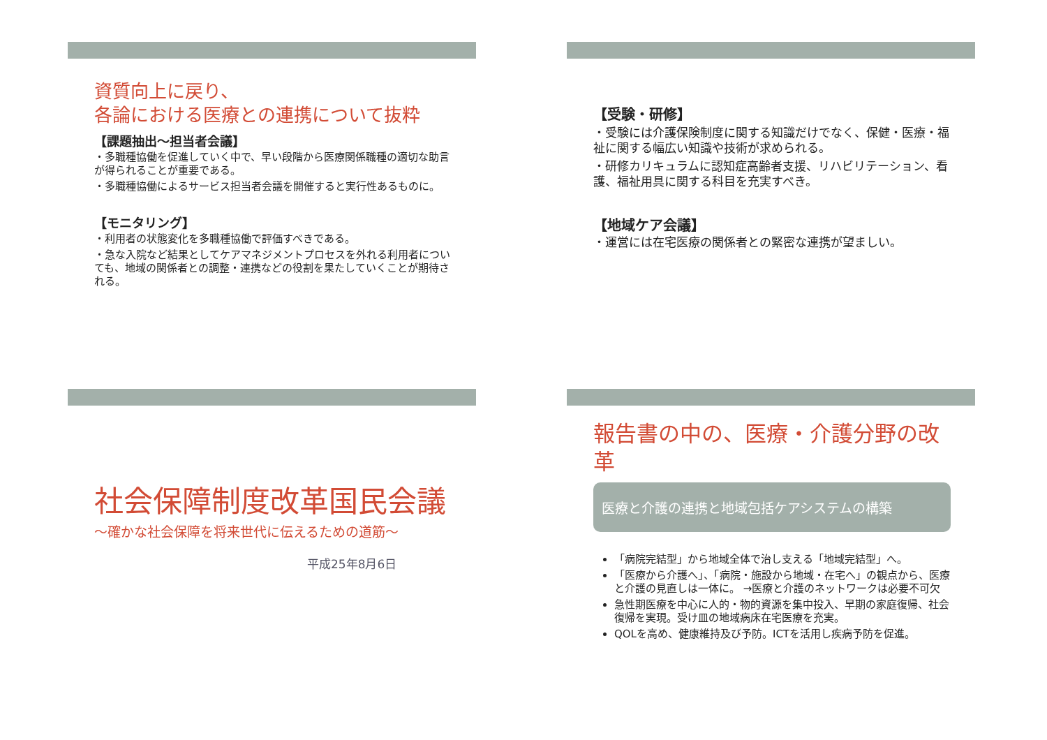資質向上に戻り、
各論における医療との連携について抜粋
【課題抽出～担当者会議】
・多職種協働を促進していく中で、早い段階から医療関係職種の適切な助言が得られることが重要である。
・多職種協働によるサービス担当者会議を開催すると実行性あるものに。
【モニタリング】
・利用者の状態変化を多職種協働で評価すべきである。
・急な入院など結果としてケアマネジメントプロセスを外れる利用者についても、地域の関係者との調整・連携などの役割を果たしていくことが期待される。
【受験・研修】
・受験には介護保険制度に関する知識だけでなく、保健・医療・福祉に関する幅広い知識や技術が求められる。
・研修カリキュラムに認知症高齢者支援、リハビリテーション、看護、福祉用具に関する科目を充実すべき。
【地域ケア会議】
・運営には在宅医療の関係者との緊密な連携が望ましい。
社会保障制度改革国民会議
～確かな社会保障を将来世代に伝えるための道筋～
平成25年8月6日
報告書の中の、医療・介護分野の改革
医療と介護の連携と地域包括ケアシステムの構築
「病院完結型」から地域全体で治し支える「地域完結型」へ。
「医療から介護へ」、「病院・施設から地域・在宅へ」の観点から、医療と介護の見直しは一体に。 →医療と介護のネットワークは必要不可欠
急性期医療を中心に人的・物的資源を集中投入、早期の家庭復帰、社会復帰を実現。受け皿の地域病床在宅医療を充実。
QOLを高め、健康維持及び予防。ICTを活用し疾病予防を促進。